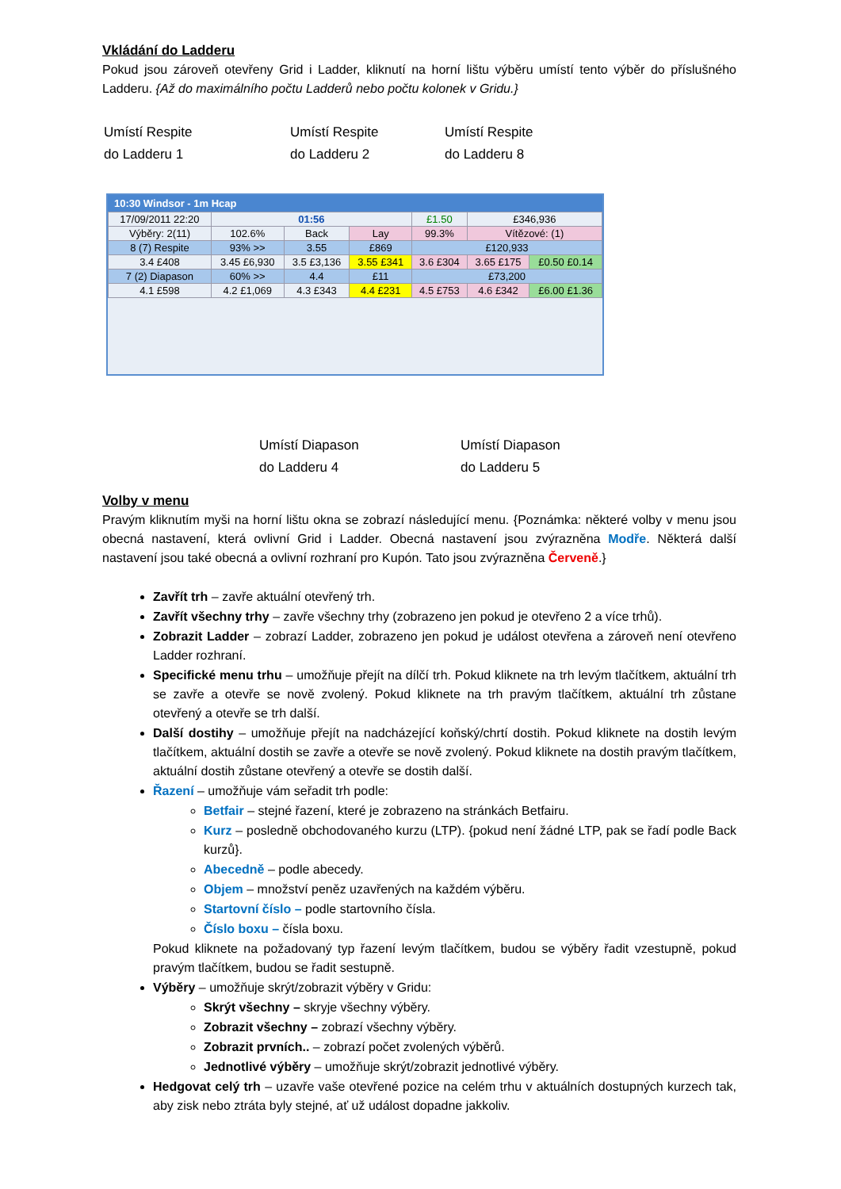Vkládání do Ladderu
Pokud jsou zároveň otevřeny Grid i Ladder, kliknutí na horní lištu výběru umístí tento výběr do příslušného Ladderu. {Až do maximálního počtu Ladderů nebo počtu kolonek v Gridu.}
Umístí Respite
do Ladderu 1
Umístí Respite
do Ladderu 2
Umístí Respite
do Ladderu 8
10:30 Windsor - 1m Hcap
| 17/09/2011 22:20 | 01:56 | | | £1.50 | £346,936 | |
| Výběry: 2(11) | 102.6% | Back | Lay | 99.3% | Vítězové: (1) | |
| 8 (7) Respite | 93% >> | 3.55 | £869 | £120,933 | | |
| 3.4 £408 | 3.45 £6,930 | 3.5 £3,136 | 3.55 £341 | 3.6 £304 | 3.65 £175 | £0.50 £0.14 |
| 7 (2) Diapason | 60% >> | 4.4 | £11 | £73,200 | | |
| 4.1 £598 | 4.2 £1,069 | 4.3 £343 | 4.4 £231 | 4.5 £753 | 4.6 £342 | £6.00 £1.36 |
Umístí Diapason
do Ladderu 4
Umístí Diapason
do Ladderu 5
Volby v menu
Pravým kliknutím myši na horní lištu okna se zobrazí následující menu. {Poznámka: některé volby v menu jsou obecná nastavení, která ovlivní Grid i Ladder. Obecná nastavení jsou zvýrazněna Modře. Některá další nastavení jsou také obecná a ovlivní rozhraní pro Kupón. Tato jsou zvýrazněna Červeně.}
Zavřít trh – zavře aktuální otevřený trh.
Zavřít všechny trhy – zavře všechny trhy (zobrazeno jen pokud je otevřeno 2 a více trhů).
Zobrazit Ladder – zobrazí Ladder, zobrazeno jen pokud je událost otevřena a zároveň není otevřeno Ladder rozhraní.
Specifické menu trhu – umožňuje přejít na dílčí trh. Pokud kliknete na trh levým tlačítkem, aktuální trh se zavře a otevře se nově zvolený. Pokud kliknete na trh pravým tlačítkem, aktuální trh zůstane otevřený a otevře se trh další.
Další dostihy – umožňuje přejít na nadcházející koňský/chrtí dostih. Pokud kliknete na dostih levým tlačítkem, aktuální dostih se zavře a otevře se nově zvolený. Pokud kliknete na dostih pravým tlačítkem, aktuální dostih zůstane otevřený a otevře se dostih další.
Řazení – umožňuje vám seřadit trh podle:
Betfair – stejné řazení, které je zobrazeno na stránkách Betfairu.
Kurz – posledně obchodovaného kurzu (LTP). {pokud není žádné LTP, pak se řadí podle Back kurzů}.
Abecedně – podle abecedy.
Objem – množství peněz uzavřených na každém výběru.
Startovní číslo – podle startovního čísla.
Číslo boxu – čísla boxu.
Pokud kliknete na požadovaný typ řazení levým tlačítkem, budou se výběry řadit vzestupně, pokud pravým tlačítkem, budou se řadit sestupně.
Výběry – umožňuje skrýt/zobrazit výběry v Gridu:
Skrýt všechny – skryje všechny výběry.
Zobrazit všechny – zobrazí všechny výběry.
Zobrazit prvních.. – zobrazí počet zvolených výběrů.
Jednotlivé výběry – umožňuje skrýt/zobrazit jednotlivé výběry.
Hedgovat celý trh – uzavře vaše otevřené pozice na celém trhu v aktuálních dostupných kurzech tak, aby zisk nebo ztráta byly stejné, ať už událost dopadne jakkoliv.